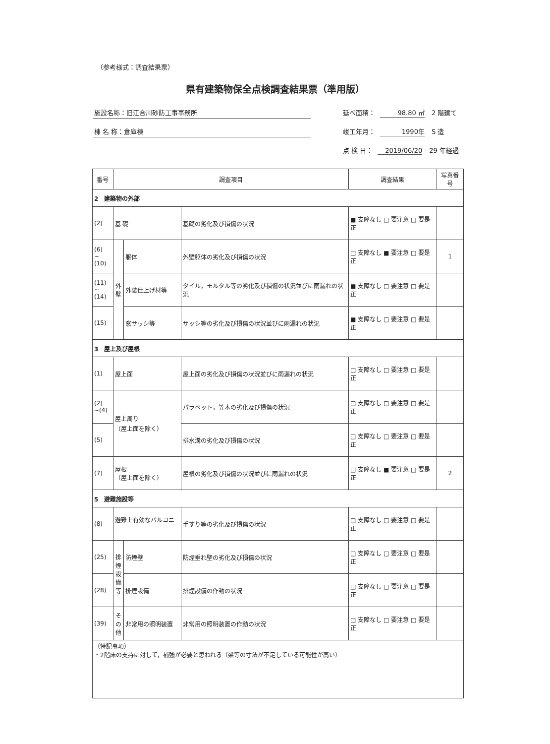（参考様式：調査結果票）
県有建築物保全点検調査結果票（準用版）
施設名称：旧江合川砂防工事事務所
棟 名 称：倉庫棟
延べ面積： 98.80 ㎡ 2 階建て
竣工年月： 1990年 S 造
点 検 日： 2019/06/20 29 年経過
| 番号 | 調査項目 | | | 調査結果 | 写真番号 |
| --- | --- | --- | --- | --- | --- |
| 2 建築物の外部 | | | | | |
| (2) | 基 礎 | | 基礎の劣化及び損傷の状況 | ■ 支障なし □ 要注意 □ 要是正 | |
| (6) ~(10) | 外 壁 | 躯体 | 外壁躯体の劣化及び損傷の状況 | □ 支障なし ■ 要注意 □ 要是正 | 1 |
| (11) ~(14) | | 外装仕上げ材等 | タイル，モルタル等の劣化及び損傷の状況並びに雨漏れの状況 | ■ 支障なし □ 要注意 □ 要是正 | |
| (15) | | 窓サッシ等 | サッシ等の劣化及び損傷の状況並びに雨漏れの状況 | ■ 支障なし □ 要注意 □ 要是正 | |
| 3 屋上及び屋根 | | | | | |
| (1) | 屋上面 | | 屋上面の劣化及び損傷の状況並びに雨漏れの状況 | □ 支障なし □ 要注意 □ 要是正 | |
| (2) ~(4) | 屋上周り （屋上面を除く） | | パラペット，笠木の劣化及び損傷の状況 | □ 支障なし □ 要注意 □ 要是正 | |
| (5) | | | 排水溝の劣化及び損傷の状況 | □ 支障なし □ 要注意 □ 要是正 | |
| (7) | 屋根 （屋上面を除く） | | 屋根の劣化及び損傷の状況並びに雨漏れの状況 | □ 支障なし ■ 要注意 □ 要是正 | 2 |
| 5 避難施設等 | | | | | |
| (8) | 避難上有効なバルコニー | | 手すり等の劣化及び損傷の状況 | □ 支障なし □ 要注意 □ 要是正 | |
| (25) | 排 煙 設 備 等 | 防煙壁 | 防煙垂れ壁の劣化及び損傷の状況 | □ 支障なし □ 要注意 □ 要是正 | |
| (28) | | 排煙設備 | 排煙設備の作動の状況 | □ 支障なし □ 要注意 □ 要是正 | |
| (39) | そ の 他 | 非常用の照明装置 | 非常用の照明装置の作動の状況 | □ 支障なし □ 要注意 □ 要是正 | |
| （特記事項） ・2階床の支持に対して，補強が必要と思われる（梁等の寸法が不足している可能性が高い） | | | | | |